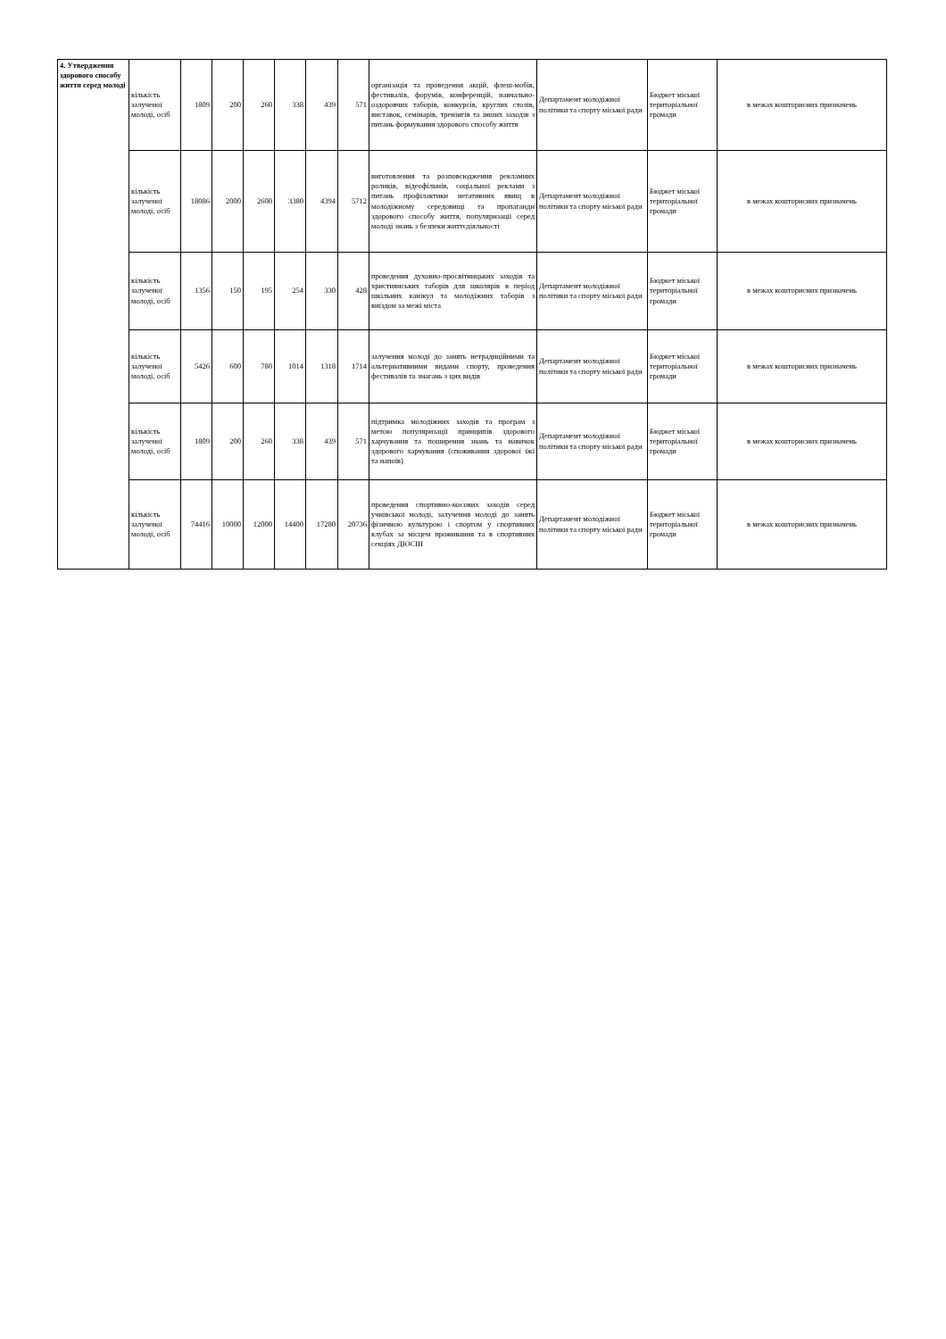| 4. Утвердження здорового способу життя серед молоді | кількість залученої молоді, осіб | 1809 | 200 | 260 | 338 | 439 | 571 | організація та проведення акцій, флеш-мобів, фестивалів, форумів, конференцій, навчально-оздоровчих таборів, конкурсів, круглих столів, виставок, семінарів, тренінгів та інших заходів з питань формування здорового способу життя | Департамент молодіжної політики та спорту міської ради | Бюджет міської територіальної громади | в межах кошторисних призначень |
| | кількість залученої молоді, осіб | 18086 | 2000 | 2600 | 3380 | 4394 | 5712 | виготовлення та розповсюдження рекламних роликів, відеофільмів, соціальної реклами з питань профілактики негативних явищ в молодіжному середовищі та пропаганди здорового способу життя, популяризації серед молоді знань з безпеки життєдіяльності | Департамент молодіжної політики та спорту міської ради | Бюджет міської територіальної громади | в межах кошторисних призначень |
| | кількість залученої молоді, осіб | 1356 | 150 | 195 | 254 | 330 | 428 | проведення духовно-просвітницьких заходів та християнських таборів для школярів в період шкільних канікул та молодіжних таборів з виїздом за межі міста | Департамент молодіжної політики та спорту міської ради | Бюджет міської територіальної громади | в межах кошторисних призначень |
| | кількість залученої молоді, осіб | 5426 | 600 | 780 | 1014 | 1318 | 1714 | залучення молоді до занять нетрадиційними та альтернативними видами спорту, проведення фестивалів та змагань з цих видів | Департамент молодіжної політики та спорту міської ради | Бюджет міської територіальної громади | в межах кошторисних призначень |
| | кількість залученої молоді, осіб | 1809 | 200 | 260 | 338 | 439 | 571 | підтримка молодіжних заходів та програм з метою популяризації принципів здорового харчування та поширення знань та навичок здорового харчування (споживання здорової їжі та напоїв) | Департамент молодіжної політики та спорту міської ради | Бюджет міської територіальної громади | в межах кошторисних призначень |
| | кількість залученої молоді, осіб | 74416 | 10000 | 12000 | 14400 | 17280 | 20736 | проведення спортивно-масових заходів серед учнівської молоді, залучення молоді до занять фізичною культурою і спортом у спортивних клубах за місцем проживання та в спортивних секціях ДЮСШ | Департамент молодіжної політики та спорту міської ради | Бюджет міської територіальної громади | в межах кошторисних призначень |